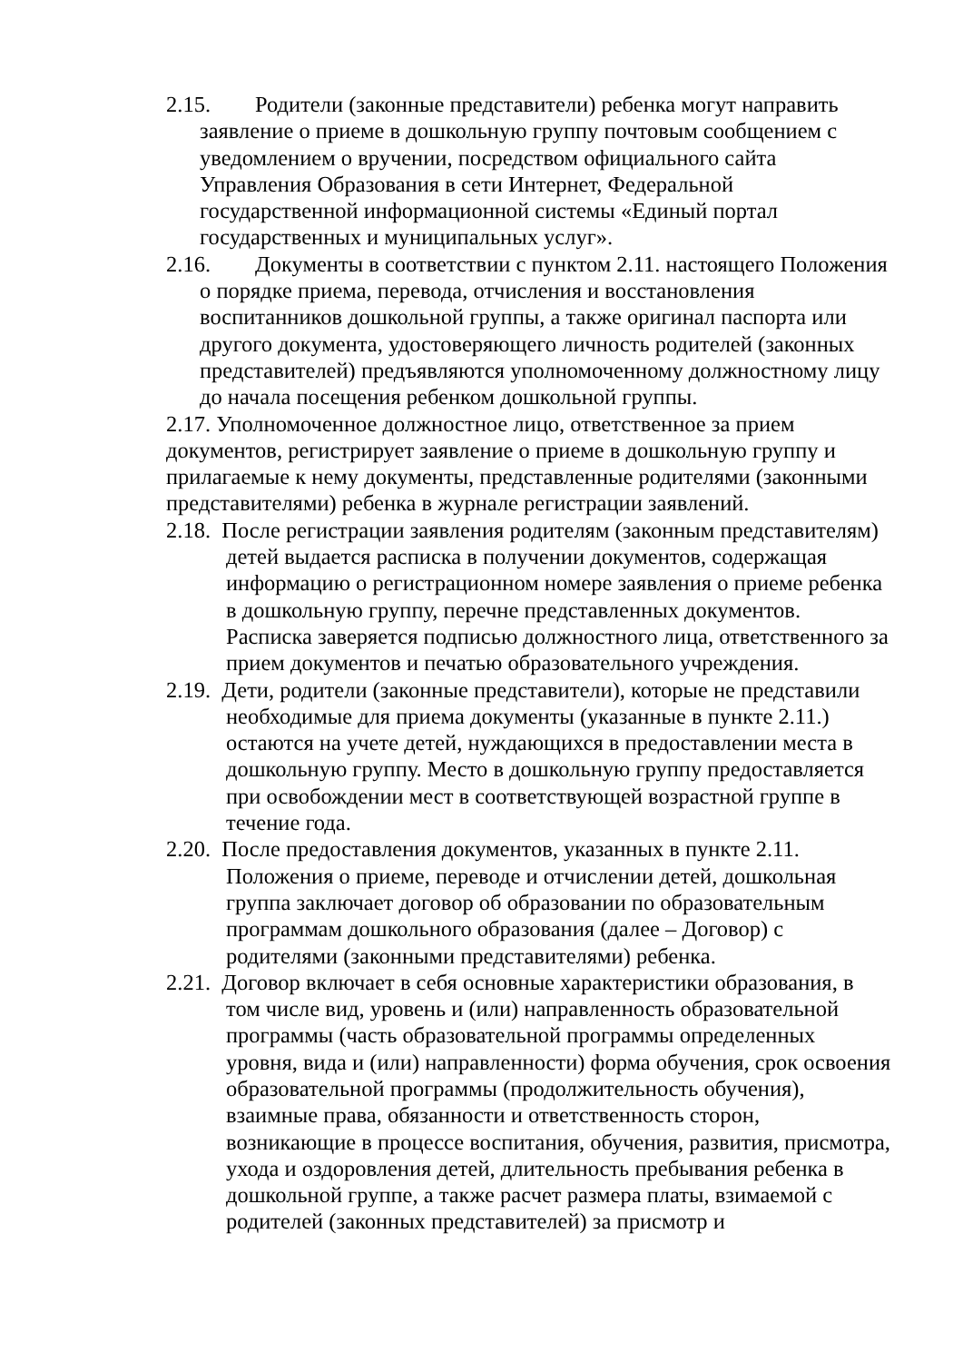2.15. Родители (законные представители) ребенка могут направить заявление о приеме в дошкольную группу почтовым сообщением с уведомлением о вручении, посредством официального сайта Управления Образования в сети Интернет, Федеральной государственной информационной системы «Единый портал государственных и муниципальных услуг».
2.16. Документы в соответствии с пунктом 2.11. настоящего Положения о порядке приема, перевода, отчисления и восстановления воспитанников дошкольной группы, а также оригинал паспорта или другого документа, удостоверяющего личность родителей (законных представителей) предъявляются уполномоченному должностному лицу до начала посещения ребенком дошкольной группы.
2.17. Уполномоченное должностное лицо, ответственное за прием документов, регистрирует заявление о приеме в дошкольную группу и прилагаемые к нему документы, представленные родителями (законными представителями) ребенка в журнале регистрации заявлений.
2.18. После регистрации заявления родителям (законным представителям) детей выдается расписка в получении документов, содержащая информацию о регистрационном номере заявления о приеме ребенка в дошкольную группу, перечне представленных документов. Расписка заверяется подписью должностного лица, ответственного за прием документов и печатью образовательного учреждения.
2.19. Дети, родители (законные представители), которые не представили необходимые для приема документы (указанные в пункте 2.11.) остаются на учете детей, нуждающихся в предоставлении места в дошкольную группу. Место в дошкольную группу предоставляется при освобождении мест в соответствующей возрастной группе в течение года.
2.20. После предоставления документов, указанных в пункте 2.11. Положения о приеме, переводе и отчислении детей, дошкольная группа заключает договор об образовании по образовательным программам дошкольного образования (далее – Договор) с родителями (законными представителями) ребенка.
2.21. Договор включает в себя основные характеристики образования, в том числе вид, уровень и (или) направленность образовательной программы (часть образовательной программы определенных уровня, вида и (или) направленности) форма обучения, срок освоения образовательной программы (продолжительность обучения), взаимные права, обязанности и ответственность сторон, возникающие в процессе воспитания, обучения, развития, присмотра, ухода и оздоровления детей, длительность пребывания ребенка в дошкольной группе, а также расчет размера платы, взимаемой с родителей (законных представителей) за присмотр и